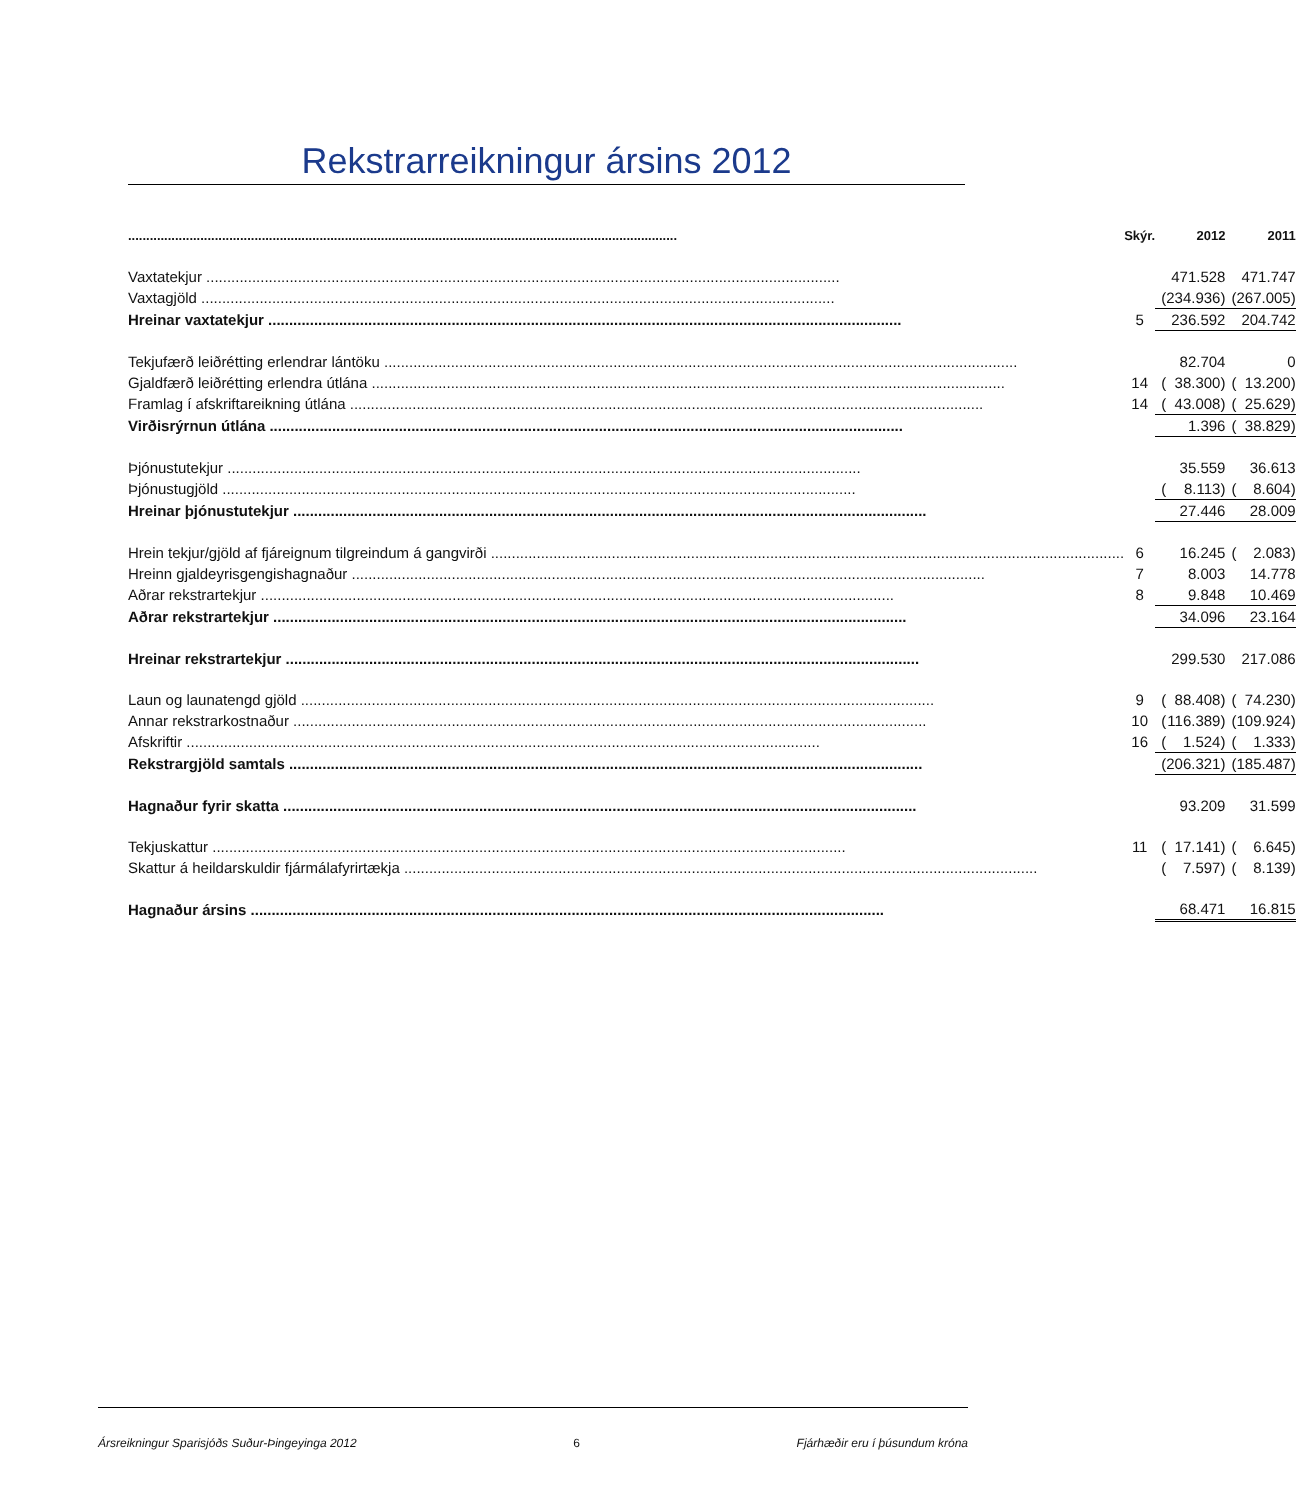Rekstrarreikningur ársins 2012
| | Skýr. | | 2012 | | | 2011 |
| --- | --- | --- | --- | --- | --- | --- |
| Vaxtatekjur | | | 471.528 | | | 471.747 |
| Vaxtagjöld | | ( | 234.936) | | ( | 267.005) |
| Hreinar vaxtatekjur | 5 | | 236.592 | | | 204.742 |
| Tekjufærð leiðrétting erlendrar lántöku | | | 82.704 | | | 0 |
| Gjaldfærð leiðrétting erlendra útlána | 14 | ( | 38.300) | | ( | 13.200) |
| Framlag í afskriftareikning útlána | 14 | ( | 43.008) | | ( | 25.629) |
| Virðisrýrnun útlána | | | 1.396 | | ( | 38.829) |
| Þjónustutekjur | | | 35.559 | | | 36.613 |
| Þjónustugjöld | | ( | 8.113) | | ( | 8.604) |
| Hreinar þjónustutekjur | | | 27.446 | | | 28.009 |
| Hrein tekjur/gjöld af fjáreignum tilgreindum á gangvirði | 6 | | 16.245 | | ( | 2.083) |
| Hreinn gjaldeyrisgengishagnaður | 7 | | 8.003 | | | 14.778 |
| Aðrar rekstrartekjur | 8 | | 9.848 | | | 10.469 |
| Aðrar rekstrartekjur | | | 34.096 | | | 23.164 |
| Hreinar rekstrartekjur | | | 299.530 | | | 217.086 |
| Laun og launatengd gjöld | 9 | ( | 88.408) | | ( | 74.230) |
| Annar rekstrarkostnaður | 10 | ( | 116.389) | | ( | 109.924) |
| Afskriftir | 16 | ( | 1.524) | | ( | 1.333) |
| Rekstrargjöld samtals | | ( | 206.321) | | ( | 185.487) |
| Hagnaður fyrir skatta | | | 93.209 | | | 31.599 |
| Tekjuskattur | 11 | ( | 17.141) | | ( | 6.645) |
| Skattur á heildarskuldir fjármálafyrirtækja | | ( | 7.597) | | ( | 8.139) |
| Hagnaður ársins | | | 68.471 | | | 16.815 |
Ársreikningur Sparisjóðs Suður-Þingeyinga 2012 6 Fjárhæðir eru í þúsundum króna